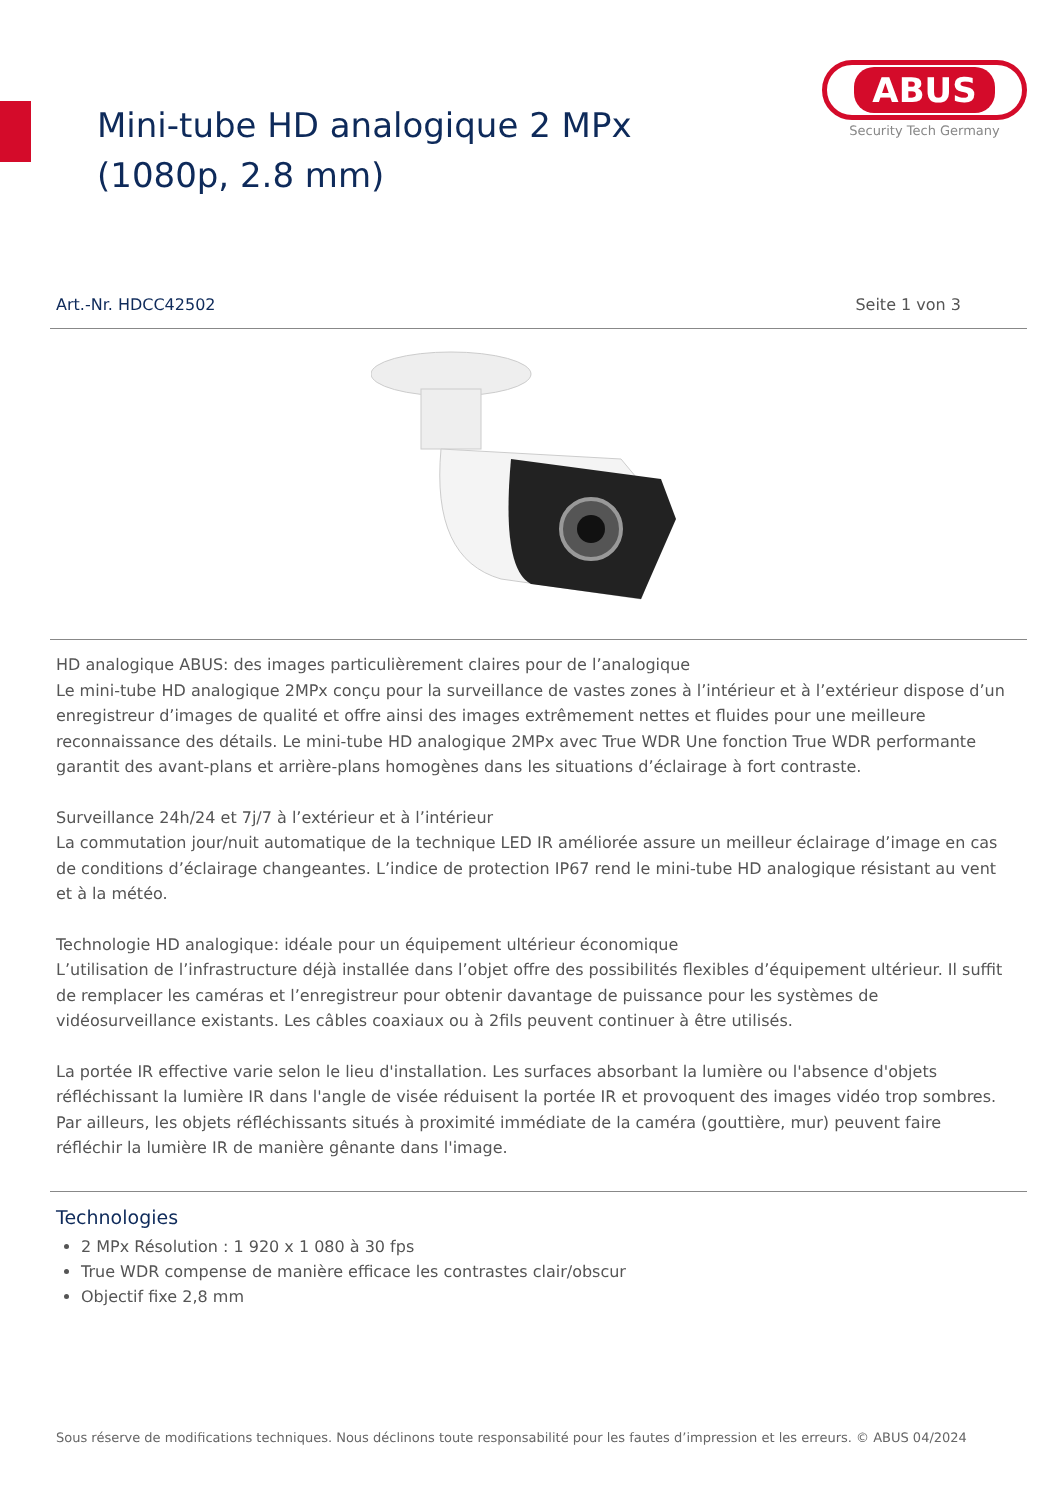Mini-tube HD analogique 2 MPx (1080p, 2.8 mm)
ABUS
Security Tech Germany
Art.-Nr. HDCC42502 Seite 1 von 3
HD analogique ABUS: des images particulièrement claires pour de l’analogique
Le mini-tube HD analogique 2MPx conçu pour la surveillance de vastes zones à l’intérieur et à l’extérieur dispose d’un enregistreur d’images de qualité et offre ainsi des images extrêmement nettes et fluides pour une meilleure reconnaissance des détails. Le mini-tube HD analogique 2MPx avec True WDR Une fonction True WDR performante garantit des avant-plans et arrière-plans homogènes dans les situations d’éclairage à fort contraste.
Surveillance 24h/24 et 7j/7 à l’extérieur et à l’intérieur
La commutation jour/nuit automatique de la technique LED IR améliorée assure un meilleur éclairage d’image en cas de conditions d’éclairage changeantes. L’indice de protection IP67 rend le mini-tube HD analogique résistant au vent et à la météo.
Technologie HD analogique: idéale pour un équipement ultérieur économique
L’utilisation de l’infrastructure déjà installée dans l’objet offre des possibilités flexibles d’équipement ultérieur. Il suffit de remplacer les caméras et l’enregistreur pour obtenir davantage de puissance pour les systèmes de vidéosurveillance existants. Les câbles coaxiaux ou à 2fils peuvent continuer à être utilisés.
La portée IR effective varie selon le lieu d'installation. Les surfaces absorbant la lumière ou l'absence d'objets réfléchissant la lumière IR dans l'angle de visée réduisent la portée IR et provoquent des images vidéo trop sombres. Par ailleurs, les objets réfléchissants situés à proximité immédiate de la caméra (gouttière, mur) peuvent faire réfléchir la lumière IR de manière gênante dans l'image.
Technologies
2 MPx Résolution : 1 920 x 1 080 à 30 fps
True WDR compense de manière efficace les contrastes clair/obscur
Objectif fixe 2,8 mm
Sous réserve de modifications techniques. Nous déclinons toute responsabilité pour les fautes d’impression et les erreurs. © ABUS 04/2024